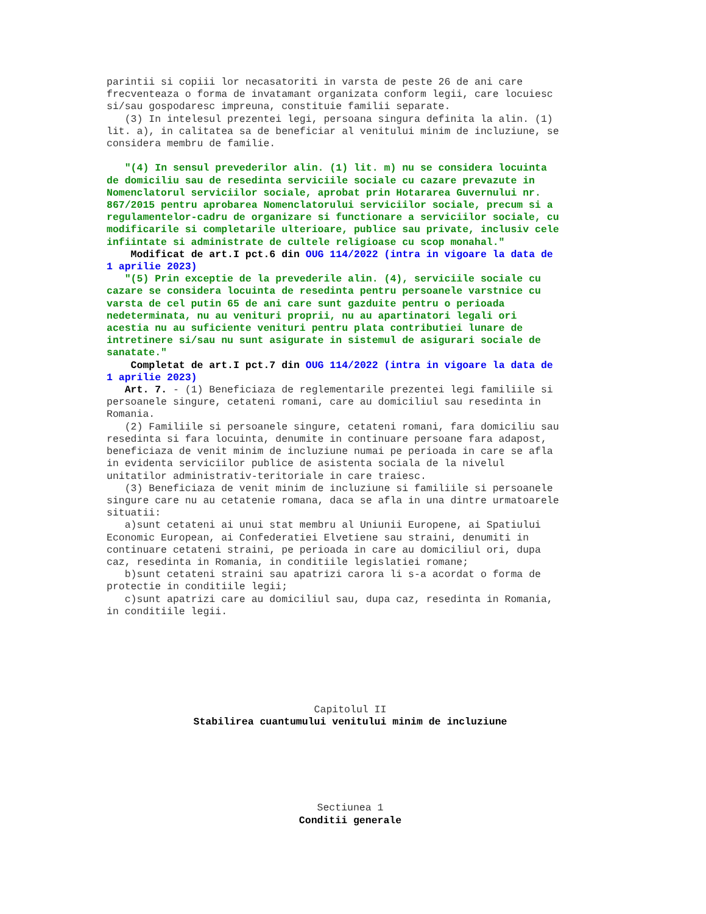parintii si copiii lor necasatoriti in varsta de peste 26 de ani care frecventeaza o forma de invatamant organizata conform legii, care locuiesc si/sau gospodaresc impreuna, constituie familii separate. (3) In intelesul prezentei legi, persoana singura definita la alin. (1) lit. a), in calitatea sa de beneficiar al venitului minim de incluziune, se considera membru de familie.
"(4) In sensul prevederilor alin. (1) lit. m) nu se considera locuinta de domiciliu sau de resedinta serviciile sociale cu cazare prevazute in Nomenclatorul serviciilor sociale, aprobat prin Hotararea Guvernului nr. 867/2015 pentru aprobarea Nomenclatorului serviciilor sociale, precum si a regulamentelor-cadru de organizare si functionare a serviciilor sociale, cu modificarile si completarile ulterioare, publice sau private, inclusiv cele infiintate si administrate de cultele religioase cu scop monahal."
Modificat de art.I pct.6 din OUG 114/2022 (intra in vigoare la data de 1 aprilie 2023)
"(5) Prin exceptie de la prevederile alin. (4), serviciile sociale cu cazare se considera locuinta de resedinta pentru persoanele varstnice cu varsta de cel putin 65 de ani care sunt gazduite pentru o perioada nedeterminata, nu au venituri proprii, nu au apartinatori legali ori acestia nu au suficiente venituri pentru plata contributiei lunare de intretinere si/sau nu sunt asigurate in sistemul de asigurari sociale de sanatate."
Completat de art.I pct.7 din OUG 114/2022 (intra in vigoare la data de 1 aprilie 2023)
Art. 7. - (1) Beneficiaza de reglementarile prezentei legi familiile si persoanele singure, cetateni romani, care au domiciliul sau resedinta in Romania. (2) Familiile si persoanele singure, cetateni romani, fara domiciliu sau resedinta si fara locuinta, denumite in continuare persoane fara adapost, beneficiaza de venit minim de incluziune numai pe perioada in care se afla in evidenta serviciilor publice de asistenta sociala de la nivelul unitatilor administrativ-teritoriale in care traiesc. (3) Beneficiaza de venit minim de incluziune si familiile si persoanele singure care nu au cetatenie romana, daca se afla in una dintre urmatoarele situatii: a)sunt cetateni ai unui stat membru al Uniunii Europene, ai Spatiului Economic European, ai Confederatiei Elvetiene sau straini, denumiti in continuare cetateni straini, pe perioada in care au domiciliul ori, dupa caz, resedinta in Romania, in conditiile legislatiei romane; b)sunt cetateni straini sau apatrizi carora li s-a acordat o forma de protectie in conditiile legii; c)sunt apatrizi care au domiciliul sau, dupa caz, resedinta in Romania, in conditiile legii.
Capitolul II
Stabilirea cuantumului venitului minim de incluziune
Sectiunea 1
Conditii generale